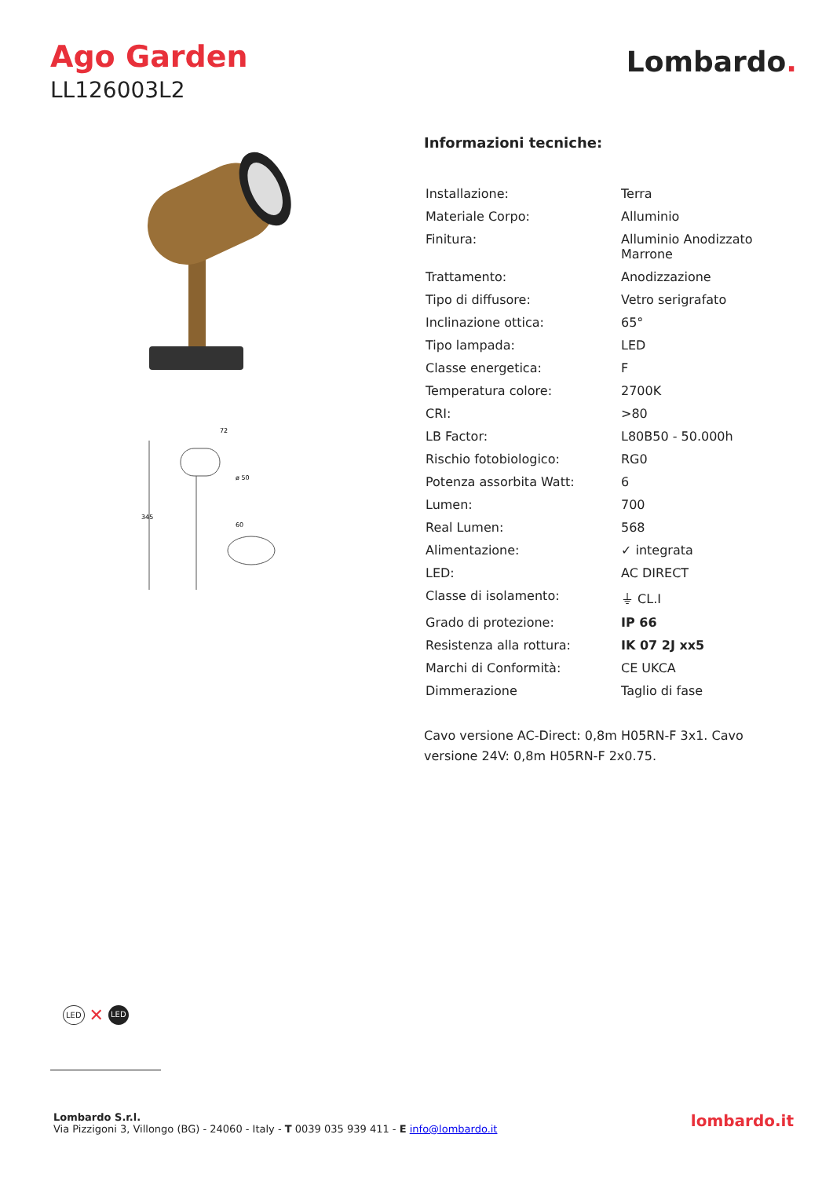Ago Garden
LL126003L2
Lombardo.
345
72
ø 50
60
Informazioni tecniche:
| Installazione: | Terra |
| Materiale Corpo: | Alluminio |
| Finitura: | Alluminio Anodizzato Marrone |
| Trattamento: | Anodizzazione |
| Tipo di diffusore: | Vetro serigrafato |
| Inclinazione ottica: | 65° |
| Tipo lampada: | LED |
| Classe energetica: | F |
| Temperatura colore: | 2700K |
| CRI: | >80 |
| LB Factor: | L80B50 - 50.000h |
| Rischio fotobiologico: | RG0 |
| Potenza assorbita Watt: | 6 |
| Lumen: | 700 |
| Real Lumen: | 568 |
| Alimentazione: | ✓ integrata |
| LED: | AC DIRECT |
| Classe di isolamento: | ⏚ CL.I |
| Grado di protezione: | IP 66 |
| Resistenza alla rottura: | IK 07 2J xx5 |
| Marchi di Conformità: | CE UKCA |
| Dimmerazione | Taglio di fase |
Cavo versione AC-Direct: 0,8m H05RN-F 3x1. Cavo versione 24V: 0,8m H05RN-F 2x0.75.
LED ✕ LED
Lombardo S.r.l.
Via Pizzigoni 3, Villongo (BG) - 24060 - Italy - T 0039 035 939 411 - E info@lombardo.it
lombardo.it